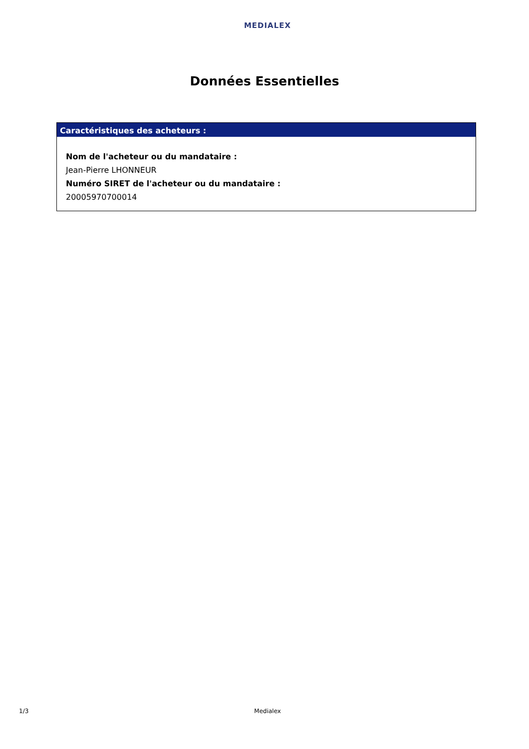MEDIALEX
Données Essentielles
Caractéristiques des acheteurs :
Nom de l'acheteur ou du mandataire :
Jean-Pierre LHONNEUR
Numéro SIRET de l'acheteur ou du mandataire :
20005970700014
1/3 Medialex